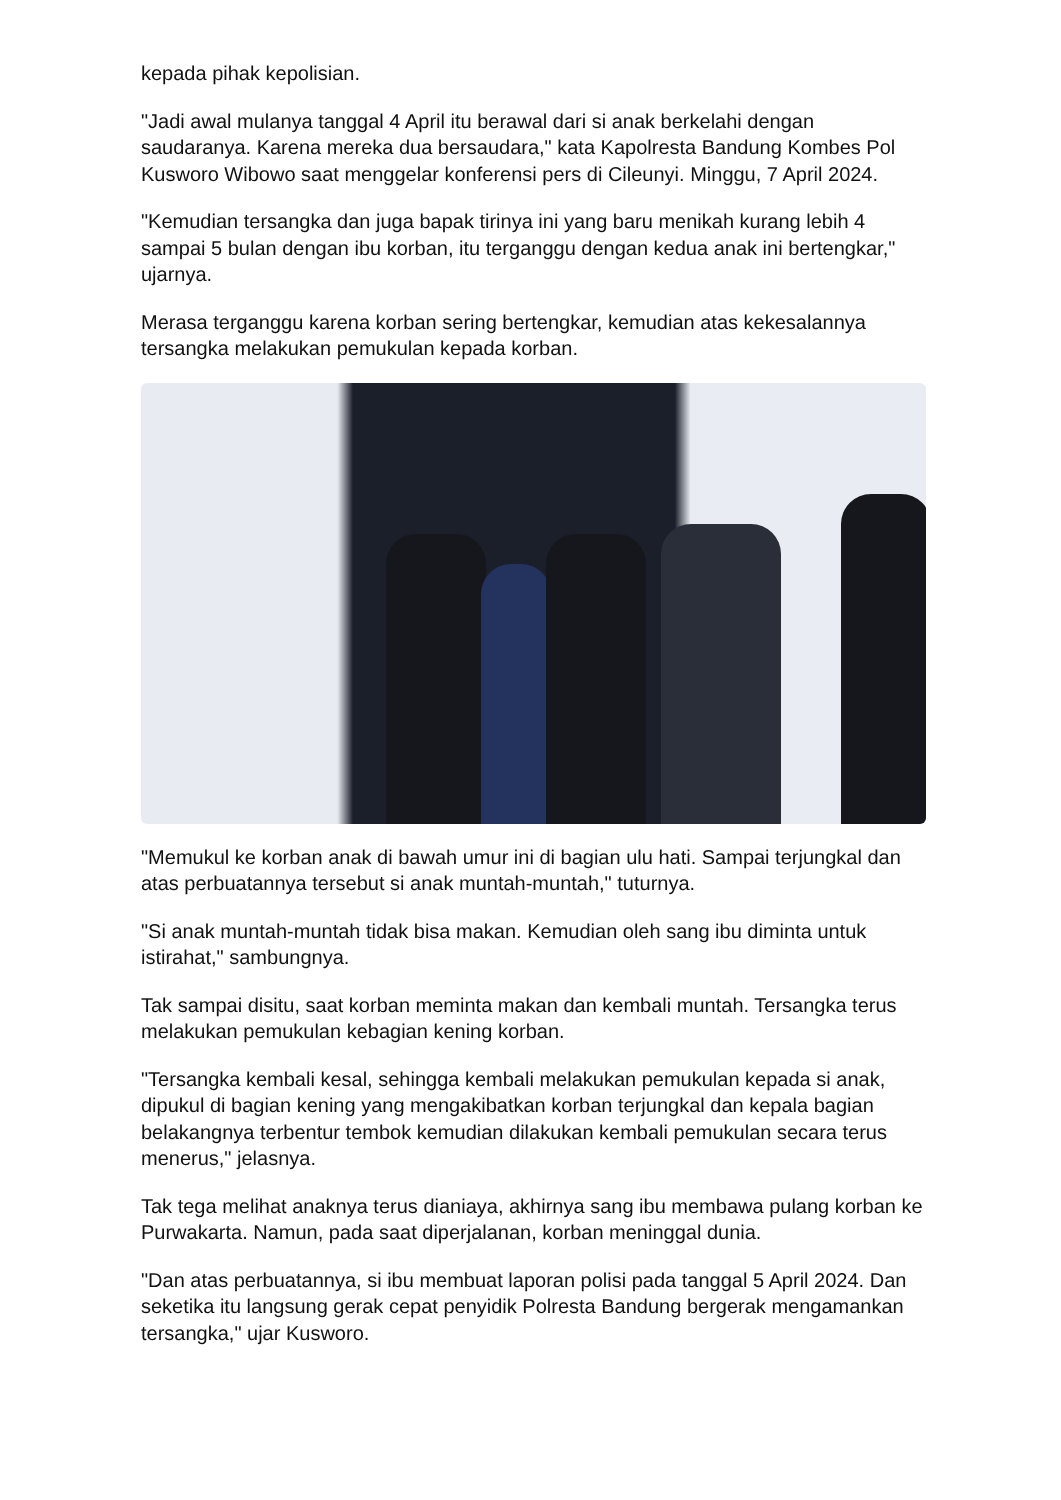kepada pihak kepolisian.
"Jadi awal mulanya tanggal 4 April itu berawal dari si anak berkelahi dengan saudaranya. Karena mereka dua bersaudara," kata Kapolresta Bandung Kombes Pol Kusworo Wibowo saat menggelar konferensi pers di Cileunyi. Minggu, 7 April 2024.
"Kemudian tersangka dan juga bapak tirinya ini yang baru menikah kurang lebih 4 sampai 5 bulan dengan ibu korban, itu terganggu dengan kedua anak ini bertengkar," ujarnya.
Merasa terganggu karena korban sering bertengkar, kemudian atas kekesalannya tersangka melakukan pemukulan kepada korban.
"Memukul ke korban anak di bawah umur ini di bagian ulu hati. Sampai terjungkal dan atas perbuatannya tersebut si anak muntah-muntah," tuturnya.
"Si anak muntah-muntah tidak bisa makan. Kemudian oleh sang ibu diminta untuk istirahat," sambungnya.
Tak sampai disitu, saat korban meminta makan dan kembali muntah. Tersangka terus melakukan pemukulan kebagian kening korban.
"Tersangka kembali kesal, sehingga kembali melakukan pemukulan kepada si anak, dipukul di bagian kening yang mengakibatkan korban terjungkal dan kepala bagian belakangnya terbentur tembok kemudian dilakukan kembali pemukulan secara terus menerus," jelasnya.
Tak tega melihat anaknya terus dianiaya, akhirnya sang ibu membawa pulang korban ke Purwakarta. Namun, pada saat diperjalanan, korban meninggal dunia.
"Dan atas perbuatannya, si ibu membuat laporan polisi pada tanggal 5 April 2024. Dan seketika itu langsung gerak cepat penyidik Polresta Bandung bergerak mengamankan tersangka," ujar Kusworo.